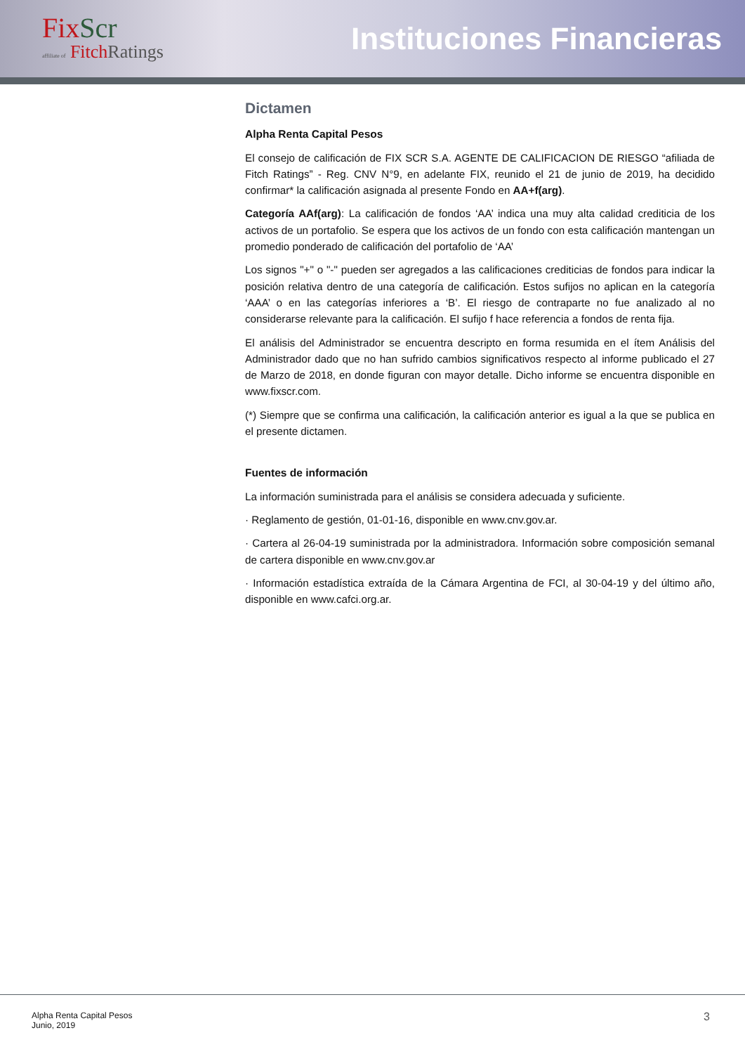Fix Scr
affiliate of Fitch Ratings
Instituciones Financieras
Dictamen
Alpha Renta Capital Pesos
El consejo de calificación de FIX SCR S.A. AGENTE DE CALIFICACION DE RIESGO “afiliada de Fitch Ratings” - Reg. CNV N°9, en adelante FIX, reunido el 21 de junio de 2019, ha decidido confirmar* la calificación asignada al presente Fondo en AA+f(arg).
Categoría AAf(arg): La calificación de fondos ‘AA’ indica una muy alta calidad crediticia de los activos de un portafolio. Se espera que los activos de un fondo con esta calificación mantengan un promedio ponderado de calificación del portafolio de ‘AA’
Los signos "+" o "-" pueden ser agregados a las calificaciones crediticias de fondos para indicar la posición relativa dentro de una categoría de calificación. Estos sufijos no aplican en la categoría ‘AAA’ o en las categorías inferiores a ‘B’. El riesgo de contraparte no fue analizado al no considerarse relevante para la calificación. El sufijo f hace referencia a fondos de renta fija.
El análisis del Administrador se encuentra descripto en forma resumida en el ítem Análisis del Administrador dado que no han sufrido cambios significativos respecto al informe publicado el 27 de Marzo de 2018, en donde figuran con mayor detalle. Dicho informe se encuentra disponible en www.fixscr.com.
(*) Siempre que se confirma una calificación, la calificación anterior es igual a la que se publica en el presente dictamen.
Fuentes de información
La información suministrada para el análisis se considera adecuada y suficiente.
· Reglamento de gestión, 01-01-16, disponible en www.cnv.gov.ar.
· Cartera al 26-04-19 suministrada por la administradora. Información sobre composición semanal de cartera disponible en www.cnv.gov.ar
· Información estadística extraída de la Cámara Argentina de FCI, al 30-04-19 y del último año, disponible en www.cafci.org.ar.
Alpha Renta Capital Pesos
Junio, 2019
3